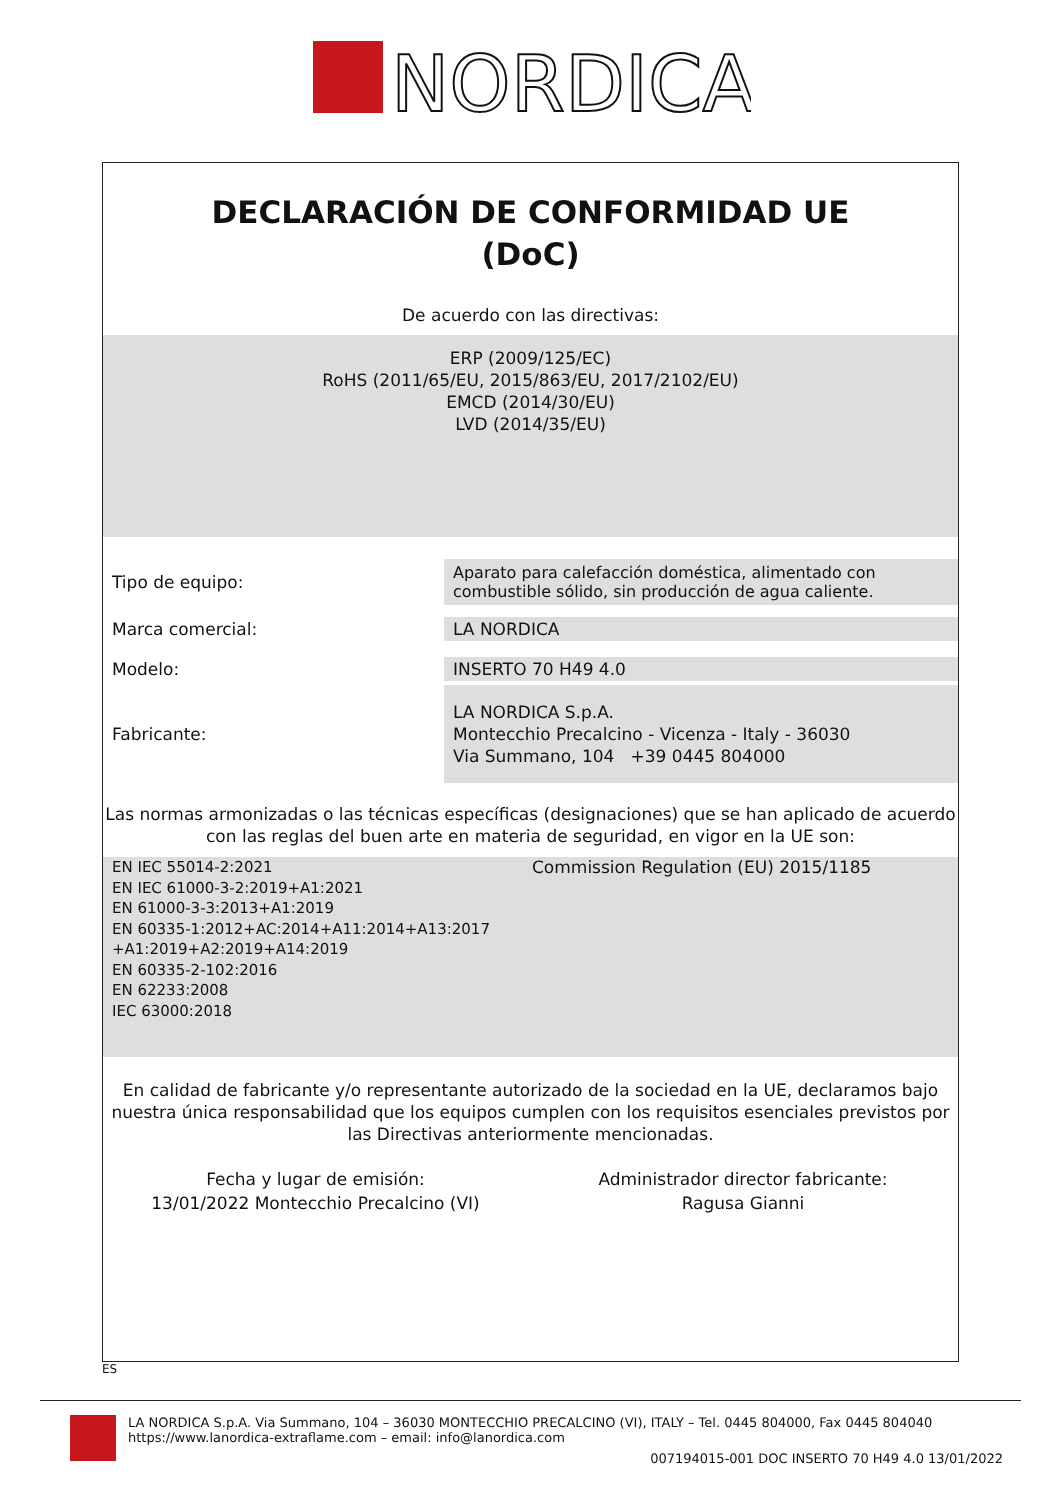NORDICA
DECLARACIÓN DE CONFORMIDAD UE
(DoC)
De acuerdo con las directivas:
ERP (2009/125/EC)
RoHS (2011/65/EU, 2015/863/EU, 2017/2102/EU)
EMCD (2014/30/EU)
LVD (2014/35/EU)
| Tipo de equipo: | Aparato para calefacción doméstica, alimentado con combustible sólido, sin producción de agua caliente. |
| Marca comercial: | LA NORDICA |
| Modelo: | INSERTO 70 H49 4.0 |
| Fabricante: | LA NORDICA S.p.A. Montecchio Precalcino - Vicenza - Italy - 36030 Via Summano, 104 +39 0445 804000 |
Las normas armonizadas o las técnicas específicas (designaciones) que se han aplicado de acuerdo con las reglas del buen arte en materia de seguridad, en vigor en la UE son:
EN IEC 55014-2:2021
EN IEC 61000-3-2:2019+A1:2021
EN 61000-3-3:2013+A1:2019
EN 60335-1:2012+AC:2014+A11:2014+A13:2017
+A1:2019+A2:2019+A14:2019
EN 60335-2-102:2016
EN 62233:2008
IEC 63000:2018
Commission Regulation (EU) 2015/1185
En calidad de fabricante y/o representante autorizado de la sociedad en la UE, declaramos bajo nuestra única responsabilidad que los equipos cumplen con los requisitos esenciales previstos por las Directivas anteriormente mencionadas.
Fecha y lugar de emisión:
13/01/2022 Montecchio Precalcino (VI)
Administrador director fabricante:
Ragusa Gianni
ES
LA NORDICA S.p.A. Via Summano, 104 – 36030 MONTECCHIO PRECALCINO (VI), ITALY – Tel. 0445 804000, Fax 0445 804040
https://www.lanordica-extraflame.com – email: info@lanordica.com
007194015-001 DOC INSERTO 70 H49 4.0 13/01/2022